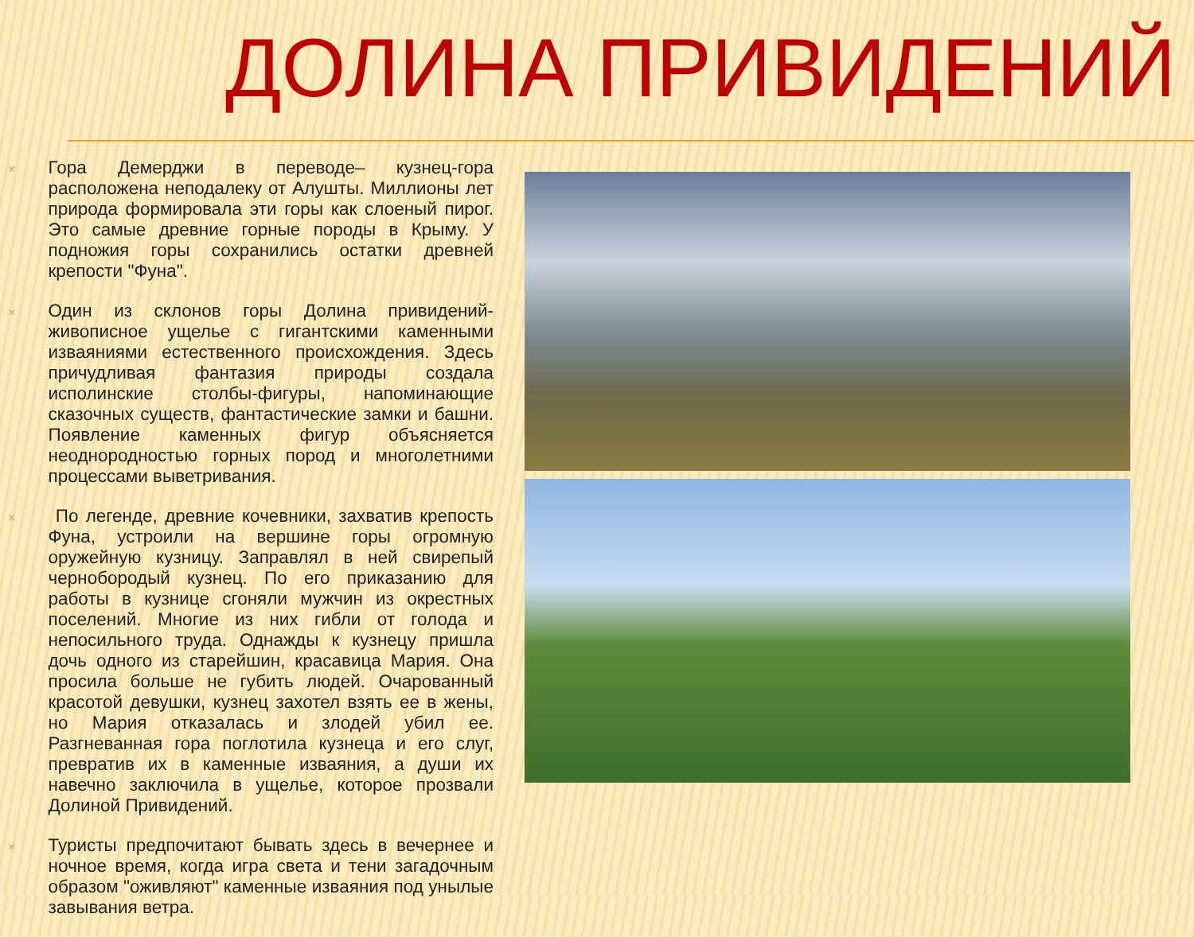ДОЛИНА ПРИВИДЕНИЙ
×
Гора Демерджи в переводе– кузнец-гора расположена неподалеку от Алушты. Миллионы лет природа формировала эти горы как слоеный пирог. Это самые древние горные породы в Крыму. У подножия горы сохранились остатки древней крепости "Фуна".
×
Один из склонов горы Долина привидений- живописное ущелье с гигантскими каменными изваяниями естественного происхождения. Здесь причудливая фантазия природы создала исполинские столбы-фигуры, напоминающие сказочных существ, фантастические замки и башни. Появление каменных фигур объясняется неоднородностью горных пород и многолетними процессами выветривания.
×
По легенде, древние кочевники, захватив крепость Фуна, устроили на вершине горы огромную оружейную кузницу. Заправлял в ней свирепый чернобородый кузнец. По его приказанию для работы в кузнице сгоняли мужчин из окрестных поселений. Многие из них гибли от голода и непосильного труда. Однажды к кузнецу пришла дочь одного из старейшин, красавица Мария. Она просила больше не губить людей. Очарованный красотой девушки, кузнец захотел взять ее в жены, но Мария отказалась и злодей убил ее. Разгневанная гора поглотила кузнеца и его слуг, превратив их в каменные изваяния, а души их навечно заключила в ущелье, которое прозвали Долиной Привидений.
×
Туристы предпочитают бывать здесь в вечернее и ночное время, когда игра света и тени загадочным образом "оживляют" каменные изваяния под унылые завывания ветра.